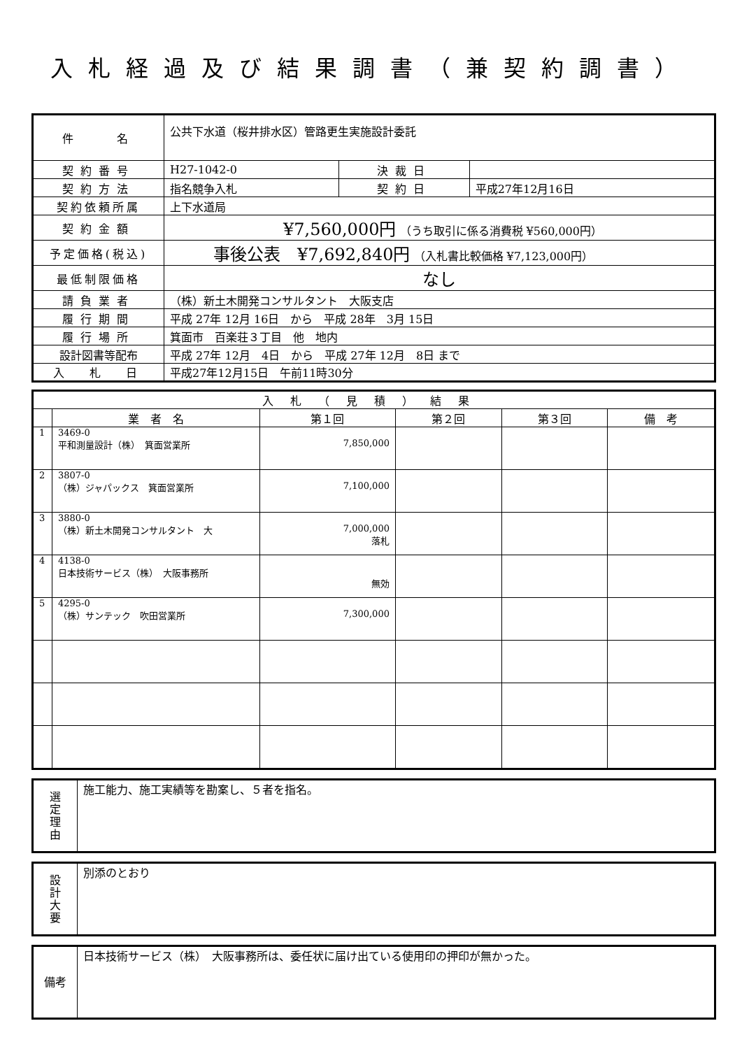入札経過及び結果調書（兼契約調書）
| 件 名 | 公共下水道（桜井排水区）管路更生実施設計委託 | | |
| 契約番号 | H27-1042-0 | 決裁日 | |
| 契約方法 | 指名競争入札 | 契約日 | 平成27年12月16日 |
| 契約依頼所属 | 上下水道局 | | |
| 契約金額 | ¥7,560,000円 （うち取引に係る消費税 ¥560,000円） | | |
| 予定価格(税込) | 事後公表 ¥7,692,840円 （入札書比較価格 ¥7,123,000円） | | |
| 最低制限価格 | なし | | |
| 請負業者 | （株）新土木開発コンサルタント 大阪支店 | | |
| 履行期間 | 平成 27年 12月 16日 から 平成 28年 3月 15日 | | |
| 履行場所 | 箕面市 百楽荘３丁目 他 地内 | | |
| 設計図書等配布 | 平成 27年 12月 4日 から 平成 27年 12月 8日 まで | | |
| 入 札 日 | 平成27年12月15日 午前11時30分 | | |
| 入札（見積）結果 | | | | | |
| --- | --- | --- | --- | --- | --- |
| | 業 者 名 | 第１回 | 第２回 | 第３回 | 備 考 |
| 1 | 3469-0 平和測量設計（株） 箕面営業所 | 7,850,000 | | | |
| 2 | 3807-0 （株）ジャパックス 箕面営業所 | 7,100,000 | | | |
| 3 | 3880-0 （株）新土木開発コンサルタント 大 | 7,000,000 落札 | | | |
| 4 | 4138-0 日本技術サービス（株） 大阪事務所 | 無効 | | | |
| 5 | 4295-0 （株）サンテック 吹田営業所 | 7,300,000 | | | |
| 選 定 理 由 | 施工能力、施工実績等を勘案し、５者を指名。 |
| 設 計 大 要 | 別添のとおり |
| 備考 | 日本技術サービス（株） 大阪事務所は、委任状に届け出ている使用印の押印が無かった。 |